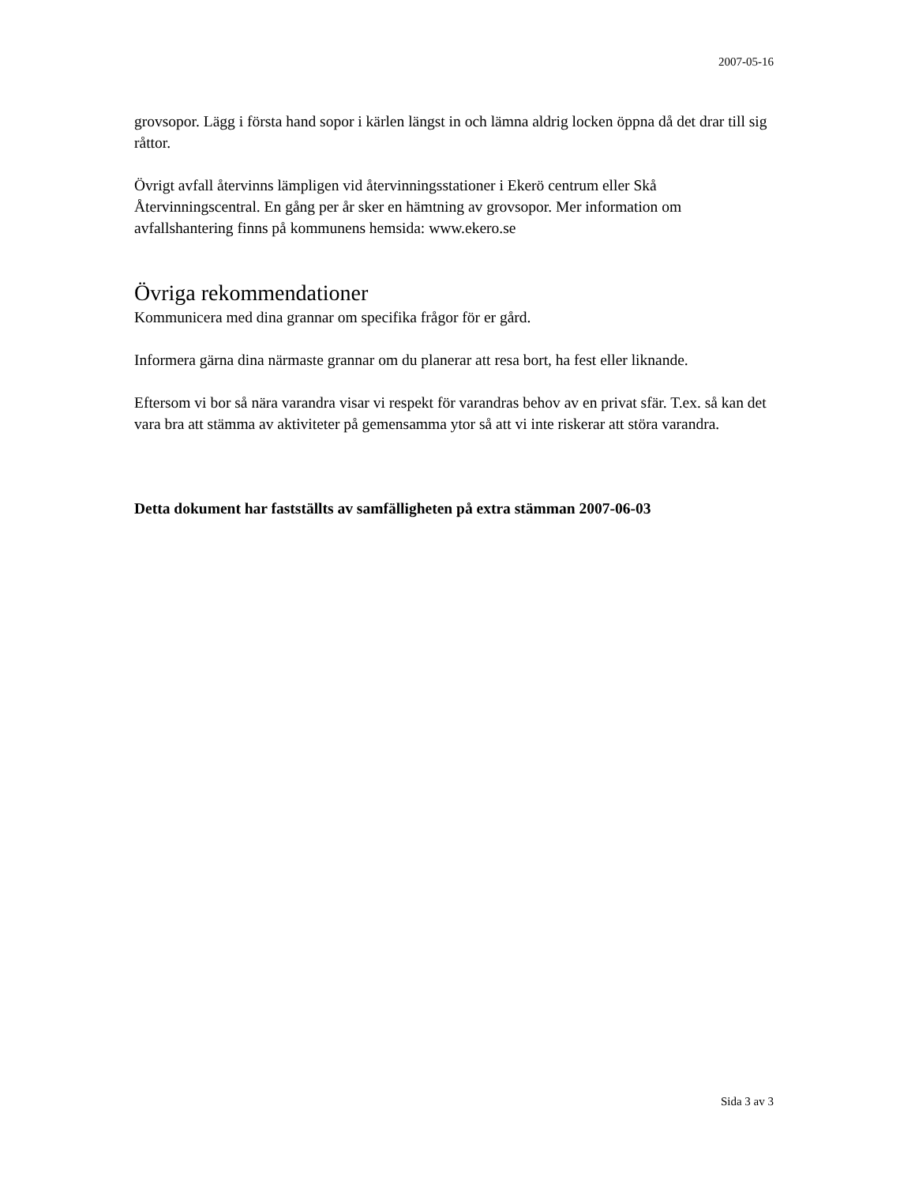2007-05-16
grovsopor. Lägg i första hand sopor i kärlen längst in och lämna aldrig locken öppna då det drar till sig råttor.
Övrigt avfall återvinns lämpligen vid återvinningsstationer i Ekerö centrum eller Skå Återvinningscentral. En gång per år sker en hämtning av grovsopor. Mer information om avfallshantering finns på kommunens hemsida: www.ekero.se
Övriga rekommendationer
Kommunicera med dina grannar om specifika frågor för er gård.
Informera gärna dina närmaste grannar om du planerar att resa bort, ha fest eller liknande.
Eftersom vi bor så nära varandra visar vi respekt för varandras behov av en privat sfär. T.ex. så kan det vara bra att stämma av aktiviteter på gemensamma ytor så att vi inte riskerar att störa varandra.
Detta dokument har fastställts av samfälligheten på extra stämman 2007-06-03
Sida 3 av 3